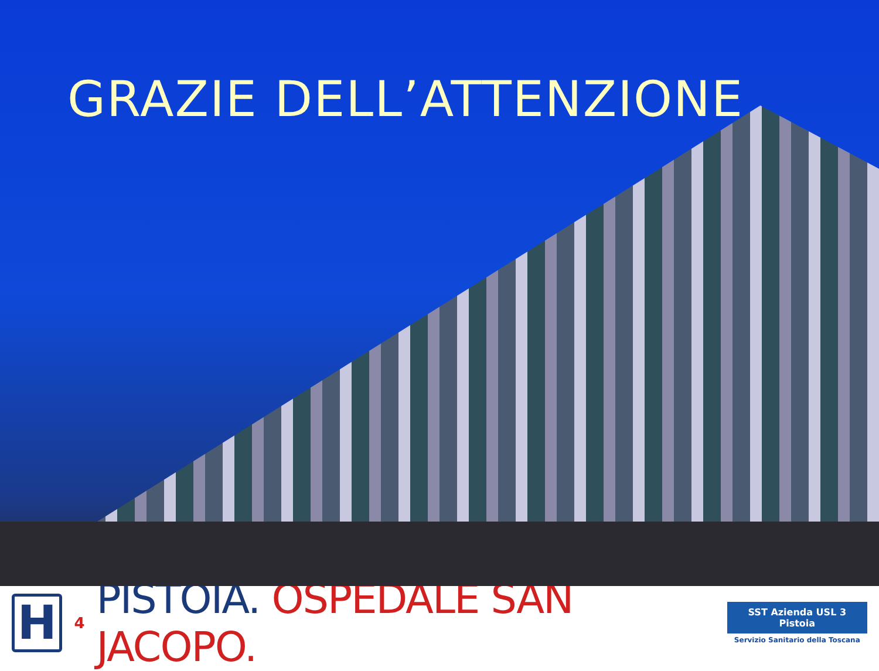GRAZIE DELL’ATTENZIONE
H
4
PISTOIA. OSPEDALE SAN JACOPO.
SST Azienda USL 3 Pistoia
Servizio Sanitario della Toscana